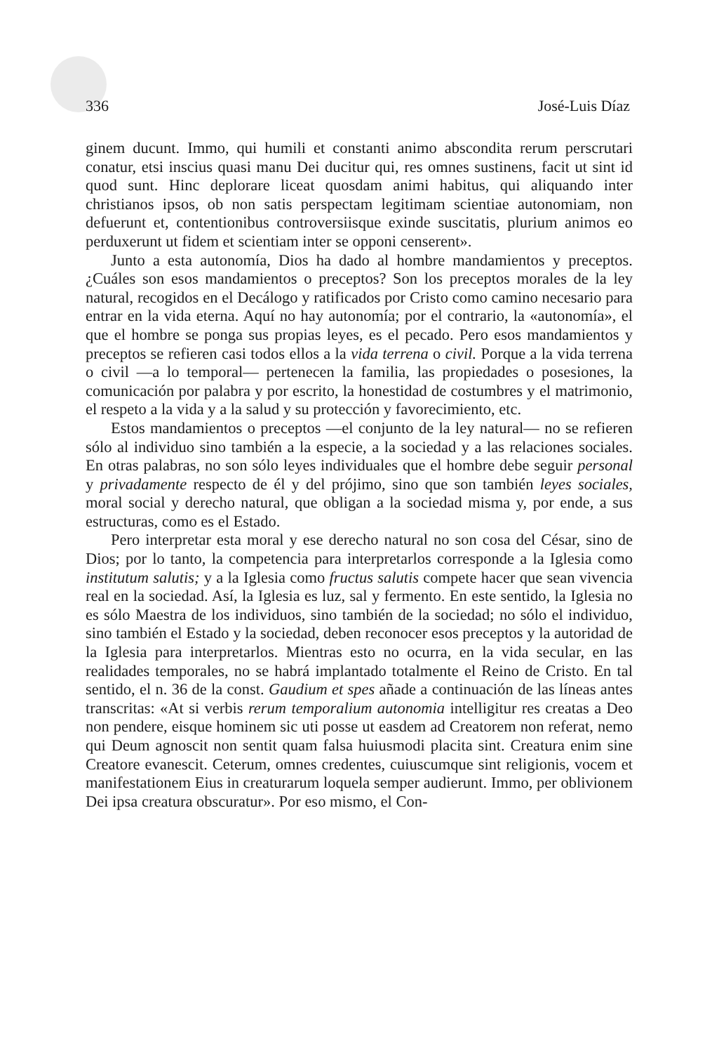336 José-Luis Díaz
ginem ducunt. Immo, qui humili et constanti animo abscondita rerum perscrutari conatur, etsi inscius quasi manu Dei ducitur qui, res omnes sustinens, facit ut sint id quod sunt. Hinc deplorare liceat quosdam animi habitus, qui aliquando inter christianos ipsos, ob non satis perspectam legitimam scientiae autonomiam, non defuerunt et, contentionibus controversiisque exinde suscitatis, plurium animos eo perduxerunt ut fidem et scientiam inter se opponi censerent».
Junto a esta autonomía, Dios ha dado al hombre mandamientos y preceptos. ¿Cuáles son esos mandamientos o preceptos? Son los preceptos morales de la ley natural, recogidos en el Decálogo y ratificados por Cristo como camino necesario para entrar en la vida eterna. Aquí no hay autonomía; por el contrario, la «autonomía», el que el hombre se ponga sus propias leyes, es el pecado. Pero esos mandamientos y preceptos se refieren casi todos ellos a la vida terrena o civil. Porque a la vida terrena o civil —a lo temporal— pertenecen la familia, las propiedades o posesiones, la comunicación por palabra y por escrito, la honestidad de costumbres y el matrimonio, el respeto a la vida y a la salud y su protección y favorecimiento, etc.
Estos mandamientos o preceptos —el conjunto de la ley natural— no se refieren sólo al individuo sino también a la especie, a la sociedad y a las relaciones sociales. En otras palabras, no son sólo leyes individuales que el hombre debe seguir personal y privadamente respecto de él y del prójimo, sino que son también leyes sociales, moral social y derecho natural, que obligan a la sociedad misma y, por ende, a sus estructuras, como es el Estado.
Pero interpretar esta moral y ese derecho natural no son cosa del César, sino de Dios; por lo tanto, la competencia para interpretarlos corresponde a la Iglesia como institutum salutis; y a la Iglesia como fructus salutis compete hacer que sean vivencia real en la sociedad. Así, la Iglesia es luz, sal y fermento. En este sentido, la Iglesia no es sólo Maestra de los individuos, sino también de la sociedad; no sólo el individuo, sino también el Estado y la sociedad, deben reconocer esos preceptos y la autoridad de la Iglesia para interpretarlos. Mientras esto no ocurra, en la vida secular, en las realidades temporales, no se habrá implantado totalmente el Reino de Cristo. En tal sentido, el n. 36 de la const. Gaudium et spes añade a continuación de las líneas antes transcritas: «At si verbis rerum temporalium autonomia intelligitur res creatas a Deo non pendere, eisque hominem sic uti posse ut easdem ad Creatorem non referat, nemo qui Deum agnoscit non sentit quam falsa huiusmodi placita sint. Creatura enim sine Creatore evanescit. Ceterum, omnes credentes, cuiuscumque sint religionis, vocem et manifestationem Eius in creaturarum loquela semper audierunt. Immo, per oblivionem Dei ipsa creatura obscuratur». Por eso mismo, el Con-